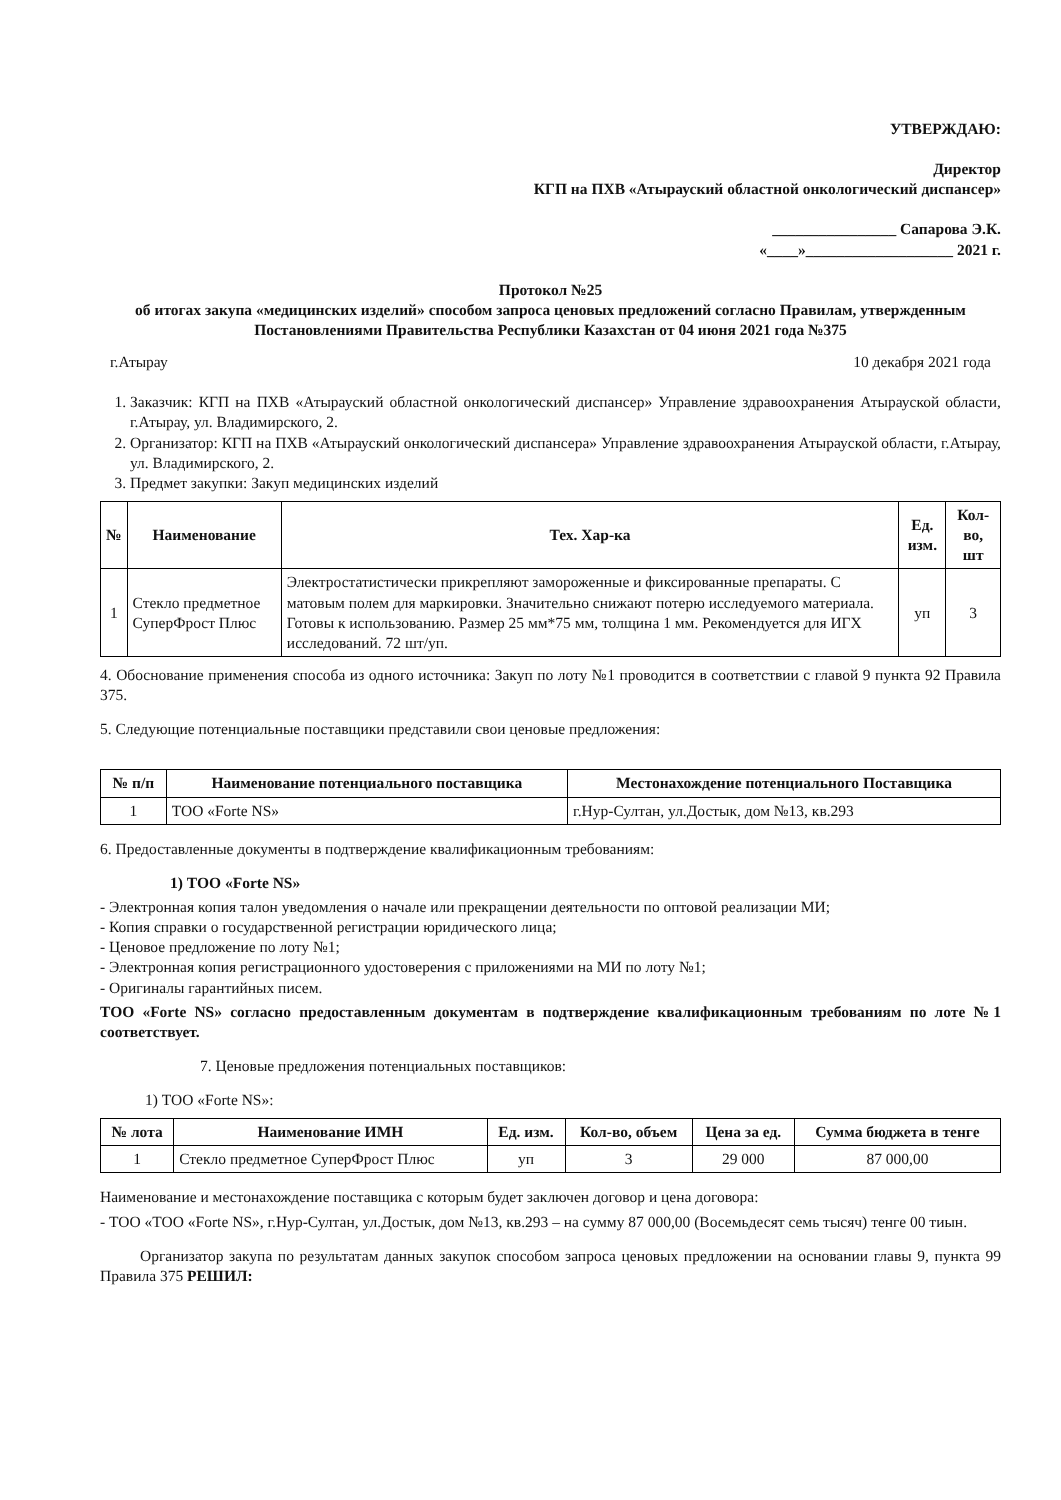УТВЕРЖДАЮ:
Директор
КГП на ПХВ «Атырауский областной онкологический диспансер»
________________ Сапарова Э.К.
«____»___________________ 2021 г.
Протокол №25
об итогах закупа «медицинских изделий» способом запроса ценовых предложений согласно Правилам, утвержденным Постановлениями Правительства Республики Казахстан от 04 июня 2021 года №375
г.Атырау 10 декабря 2021 года
1. Заказчик: КГП на ПХВ «Атырауский областной онкологический диспансер» Управление здравоохранения Атырауской области, г.Атырау, ул. Владимирского, 2.
2. Организатор: КГП на ПХВ «Атырауский онкологический диспансера» Управление здравоохранения Атырауской области, г.Атырау, ул. Владимирского, 2.
3. Предмет закупки: Закуп медицинских изделий
| № | Наименование | Тех. Хар-ка | Ед. изм. | Кол-во, шт |
| --- | --- | --- | --- | --- |
| 1 | Стекло предметное СуперФрост Плюс | Электростатистически прикрепляют замороженные и фиксированные препараты. С матовым полем для маркировки. Значительно снижают потерю исследуемого материала. Готовы к использованию. Размер 25 мм*75 мм, толщина 1 мм. Рекомендуется для ИГХ исследований. 72 шт/уп. | уп | 3 |
4. Обоснование применения способа из одного источника: Закуп по лоту №1 проводится в соответствии с главой 9 пункта 92 Правила 375.
5. Следующие потенциальные поставщики представили свои ценовые предложения:
| № п/п | Наименование потенциального поставщика | Местонахождение потенциального Поставщика |
| --- | --- | --- |
| 1 | ТОО «Forte NS» | г.Нур-Султан, ул.Достык, дом №13, кв.293 |
6. Предоставленные документы в подтверждение квалификационным требованиям:
1) ТОО «Forte NS»
- Электронная копия талон уведомления о начале или прекращении деятельности по оптовой реализации МИ;
- Копия справки о государственной регистрации юридического лица;
- Ценовое предложение по лоту №1;
- Электронная копия регистрационного удостоверения с приложениями на МИ по лоту №1;
- Оригиналы гарантийных писем.
ТОО «Forte NS» согласно предоставленным документам в подтверждение квалификационным требованиям по лоте №1 соответствует.
7. Ценовые предложения потенциальных поставщиков:
1) ТОО «Forte NS»:
| № лота | Наименование ИМН | Ед. изм. | Кол-во, объем | Цена за ед. | Сумма бюджета в тенге |
| --- | --- | --- | --- | --- | --- |
| 1 | Стекло предметное СуперФрост Плюс | уп | 3 | 29 000 | 87 000,00 |
Наименование и местонахождение поставщика с которым будет заключен договор и цена договора:
- ТОО «ТОО «Forte NS», г.Нур-Султан, ул.Достык, дом №13, кв.293 – на сумму 87 000,00 (Восемьдесят семь тысяч) тенге 00 тиын.
Организатор закупа по результатам данных закупок способом запроса ценовых предложении на основании главы 9, пункта 99 Правила 375 РЕШИЛ: